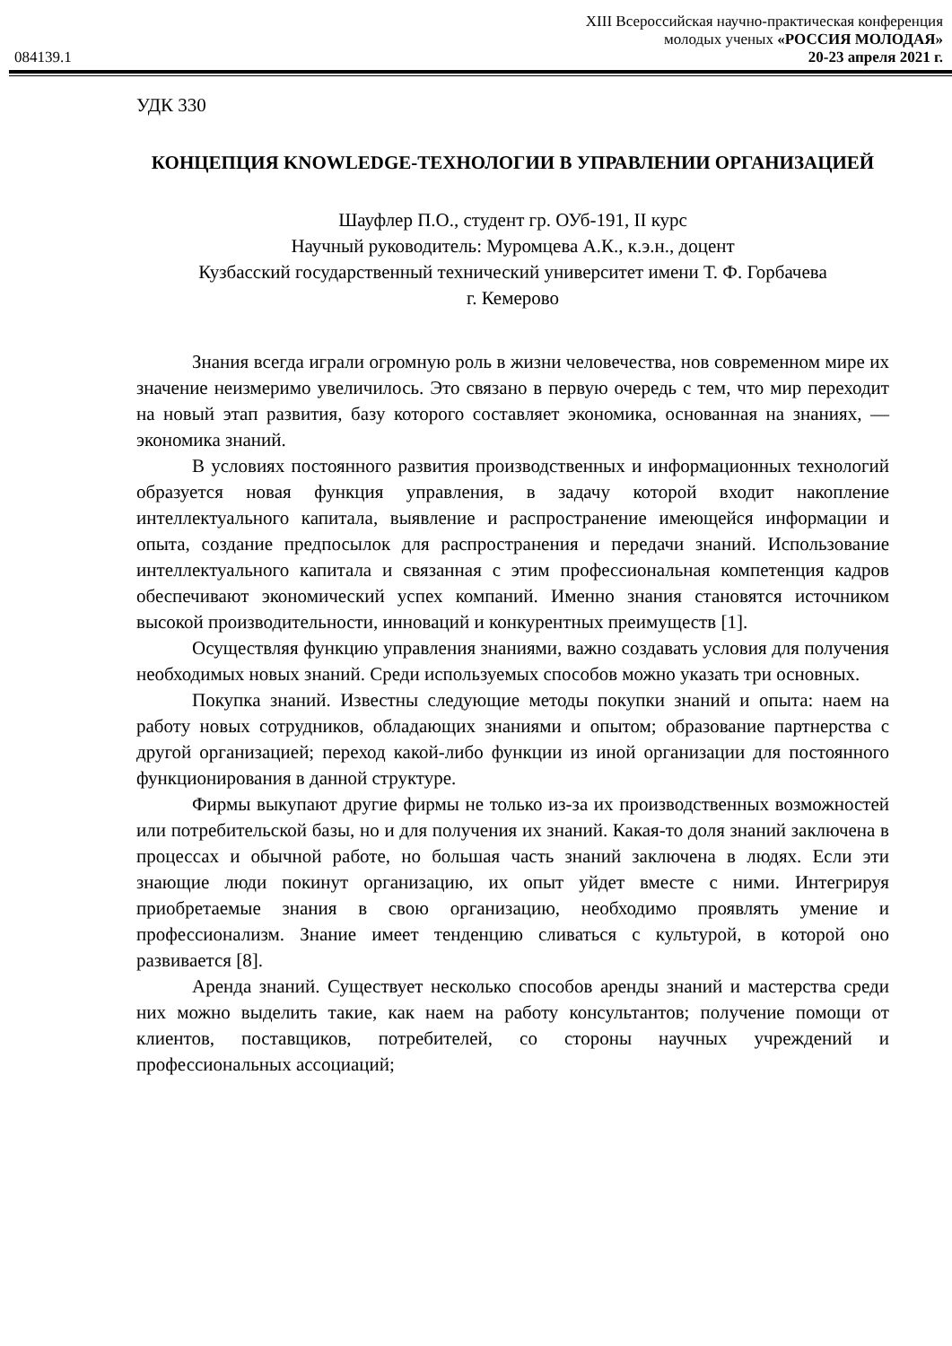084139.1
XIII Всероссийская научно-практическая конференция
молодых ученых «РОССИЯ МОЛОДАЯ»
20-23 апреля 2021 г.
УДК 330
КОНЦЕПЦИЯ KNOWLEDGE-ТЕХНОЛОГИИ В УПРАВЛЕНИИ ОРГАНИЗАЦИЕЙ
Шауфлер П.О., студент гр. ОУб-191, II курс
Научный руководитель: Муромцева А.К., к.э.н., доцент
Кузбасский государственный технический университет имени Т. Ф. Горбачева
г. Кемерово
Знания всегда играли огромную роль в жизни человечества, нов современном мире их значение неизмеримо увеличилось. Это связано в первую очередь с тем, что мир переходит на новый этап развития, базу которого составляет экономика, основанная на знаниях, — экономика знаний.
В условиях постоянного развития производственных и информационных технологий образуется новая функция управления, в задачу которой входит накопление интеллектуального капитала, выявление и распространение имеющейся информации и опыта, создание предпосылок для распространения и передачи знаний. Использование интеллектуального капитала и связанная с этим профессиональная компетенция кадров обеспечивают экономический успех компаний. Именно знания становятся источником высокой производительности, инноваций и конкурентных преимуществ [1].
Осуществляя функцию управления знаниями, важно создавать условия для получения необходимых новых знаний. Среди используемых способов можно указать три основных.
Покупка знаний. Известны следующие методы покупки знаний и опыта: наем на работу новых сотрудников, обладающих знаниями и опытом; образование партнерства с другой организацией; переход какой-либо функции из иной организации для постоянного функционирования в данной структуре.
Фирмы выкупают другие фирмы не только из-за их производственных возможностей или потребительской базы, но и для получения их знаний. Какая-то доля знаний заключена в процессах и обычной работе, но большая часть знаний заключена в людях. Если эти знающие люди покинут организацию, их опыт уйдет вместе с ними. Интегрируя приобретаемые знания в свою организацию, необходимо проявлять умение и профессионализм. Знание имеет тенденцию сливаться с культурой, в которой оно развивается [8].
Аренда знаний. Существует несколько способов аренды знаний и мастерства среди них можно выделить такие, как наем на работу консультантов; получение помощи от клиентов, поставщиков, потребителей, со стороны научных учреждений и профессиональных ассоциаций;